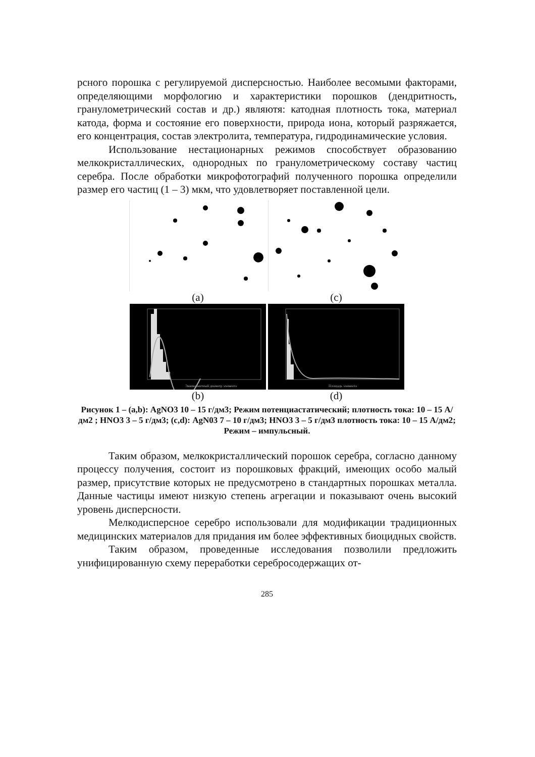рсного порошка с регулируемой дисперсностью. Наиболее весомыми факторами, определяющими морфологию и характеристики порошков (дендритность, гранулометрический состав и др.) являютя: катодная плотность тока, материал катода, форма и состояние его поверхности, природа иона, который разряжается, его концентрация, состав электролита, температура, гидродинамические условия.
Использование нестационарных режимов способствует образованию мелкокристаллических, однородных по гранулометрическому составу частиц серебра. После обработки микрофотографий полученного порошка определили размер его частиц (1 – 3) мкм, что удовлетворяет поставленной цели.
(a) (c)
Эквивалентный диаметр элемента
Площадь элемента
(b) (d)
Рисунок 1 – (a,b): AgNO3 10 – 15 г/дм3; Режим потенциастатический; плотность тока: 10 – 15 А/дм2 ; HNO3 3 – 5 г/дм3; (c,d): AgN03 7 – 10 г/дм3; HNO3 3 – 5 г/дм3 плотность тока: 10 – 15 А/дм2; Режим – импульсный.
Таким образом, мелкокристаллический порошок серебра, согласно данному процессу получения, состоит из порошковых фракций, имеющих особо малый размер, присутствие которых не предусмотрено в стандартных порошках металла. Данные частицы имеют низкую степень агрегации и показывают очень высокий уровень дисперсности.
Мелкодисперсное серебро использовали для модификации традиционных медицинских материалов для придания им более эффективных биоцидных свойств.
Таким образом, проведенные исследования позволили предложить унифицированную схему переработки серебросодержащих от-
285